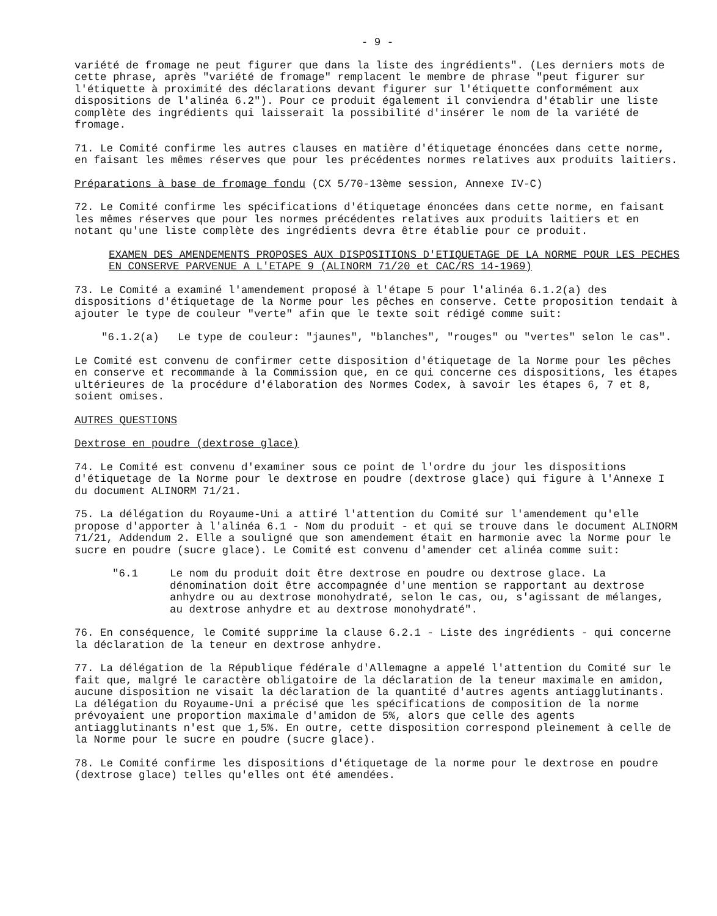- 9 -
variété de fromage ne peut figurer que dans la liste des ingrédients". (Les derniers mots de cette phrase, après "variété de fromage" remplacent le membre de phrase "peut figurer sur l'étiquette à proximité des déclarations devant figurer sur l'étiquette conformément aux dispositions de l'alinéa 6.2"). Pour ce produit également il conviendra d'établir une liste complète des ingrédients qui laisserait la possibilité d'insérer le nom de la variété de fromage.
71. Le Comité confirme les autres clauses en matière d'étiquetage énoncées dans cette norme, en faisant les mêmes réserves que pour les précédentes normes relatives aux produits laitiers.
Préparations à base de fromage fondu (CX 5/70-13ème session, Annexe IV-C)
72. Le Comité confirme les spécifications d'étiquetage énoncées dans cette norme, en faisant les mêmes réserves que pour les normes précédentes relatives aux produits laitiers et en notant qu'une liste complète des ingrédients devra être établie pour ce produit.
EXAMEN DES AMENDEMENTS PROPOSES AUX DISPOSITIONS D'ETIQUETAGE DE LA NORME POUR LES PECHES EN CONSERVE PARVENUE A L'ETAPE 9 (ALINORM 71/20 et CAC/RS 14-1969)
73. Le Comité a examiné l'amendement proposé à l'étape 5 pour l'alinéa 6.1.2(a) des dispositions d'étiquetage de la Norme pour les pêches en conserve. Cette proposition tendait à ajouter le type de couleur "verte" afin que le texte soit rédigé comme suit:
"6.1.2(a) Le type de couleur: "jaunes", "blanches", "rouges" ou "vertes" selon le cas".
Le Comité est convenu de confirmer cette disposition d'étiquetage de la Norme pour les pêches en conserve et recommande à la Commission que, en ce qui concerne ces dispositions, les étapes ultérieures de la procédure d'élaboration des Normes Codex, à savoir les étapes 6, 7 et 8, soient omises.
AUTRES QUESTIONS
Dextrose en poudre (dextrose glace)
74. Le Comité est convenu d'examiner sous ce point de l'ordre du jour les dispositions d'étiquetage de la Norme pour le dextrose en poudre (dextrose glace) qui figure à l'Annexe I du document ALINORM 71/21.
75. La délégation du Royaume-Uni a attiré l'attention du Comité sur l'amendement qu'elle propose d'apporter à l'alinéa 6.1 - Nom du produit - et qui se trouve dans le document ALINORM 71/21, Addendum 2. Elle a souligné que son amendement était en harmonie avec la Norme pour le sucre en poudre (sucre glace). Le Comité est convenu d'amender cet alinéa comme suit:
"6.1 Le nom du produit doit être dextrose en poudre ou dextrose glace. La dénomination doit être accompagnée d'une mention se rapportant au dextrose anhydre ou au dextrose monohydraté, selon le cas, ou, s'agissant de mélanges, au dextrose anhydre et au dextrose monohydraté".
76. En conséquence, le Comité supprime la clause 6.2.1 - Liste des ingrédients - qui concerne la déclaration de la teneur en dextrose anhydre.
77. La délégation de la République fédérale d'Allemagne a appelé l'attention du Comité sur le fait que, malgré le caractère obligatoire de la déclaration de la teneur maximale en amidon, aucune disposition ne visait la déclaration de la quantité d'autres agents antiagglutinants. La délégation du Royaume-Uni a précisé que les spécifications de composition de la norme prévoyaient une proportion maximale d'amidon de 5%, alors que celle des agents antiagglutinants n'est que 1,5%. En outre, cette disposition correspond pleinement à celle de la Norme pour le sucre en poudre (sucre glace).
78. Le Comité confirme les dispositions d'étiquetage de la norme pour le dextrose en poudre (dextrose glace) telles qu'elles ont été amendées.